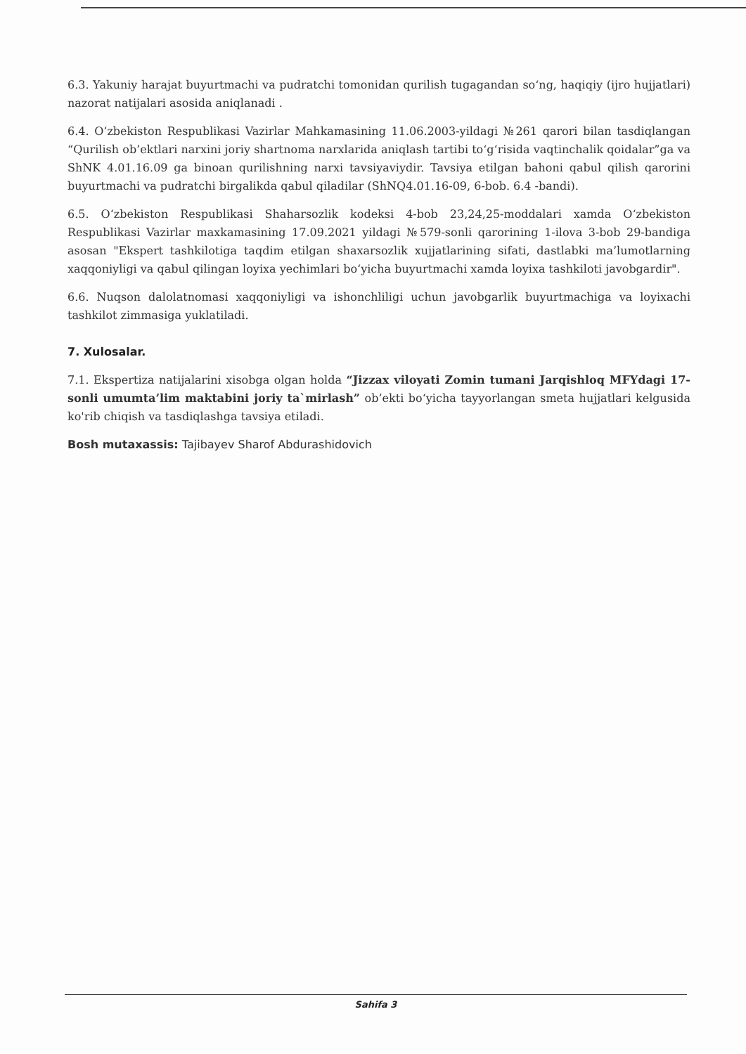6.3. Yakuniy harajat buyurtmachi va pudratchi tomonidan qurilish tugagandan so‘ng, haqiqiy (ijro hujjatlari) nazorat natijalari asosida aniqlanadi .
6.4. O‘zbekiston Respublikasi Vazirlar Mahkamasining 11.06.2003-yildagi №261 qarori bilan tasdiqlangan “Qurilish ob’ektlari narxini joriy shartnoma narxlarida aniqlash tartibi to‘g‘risida vaqtinchalik qoidalar”ga va ShNK 4.01.16.09 ga binoan qurilishning narxi tavsiyaviydir. Tavsiya etilgan bahoni qabul qilish qarorini buyurtmachi va pudratchi birgalikda qabul qiladilar (ShNQ4.01.16-09, 6-bob. 6.4 -bandi).
6.5. O‘zbekiston Respublikasi Shaharsozlik kodeksi 4-bob 23,24,25-moddalari xamda O‘zbekiston Respublikasi Vazirlar maxkamasining 17.09.2021 yildagi №579-sonli qarorining 1-ilova 3-bob 29-bandiga asosan "Ekspert tashkilotiga taqdim etilgan shaxarsozlik xujjatlarining sifati, dastlabki ma’lumotlarning xaqqoniyligi va qabul qilingan loyixa yechimlari bo‘yicha buyurtmachi xamda loyixa tashkiloti javobgardir".
6.6. Nuqson dalolatnomasi xaqqoniyligi va ishonchliligi uchun javobgarlik buyurtmachiga va loyixachi tashkilot zimmasiga yuklatiladi.
7. Xulosalar.
7.1. Ekspertiza natijalarini xisobga olgan holda “Jizzax viloyati Zomin tumani Jarqishloq MFYdagi 17-sonli umumta’lim maktabini joriy ta`mirlash” ob’ekti bo‘yicha tayyorlangan smeta hujjatlari kelgusida ko'rib chiqish va tasdiqlashga tavsiya etiladi.
Bosh mutaxassis: Tajibayev Sharof Abdurashidovich
Sahifa 3